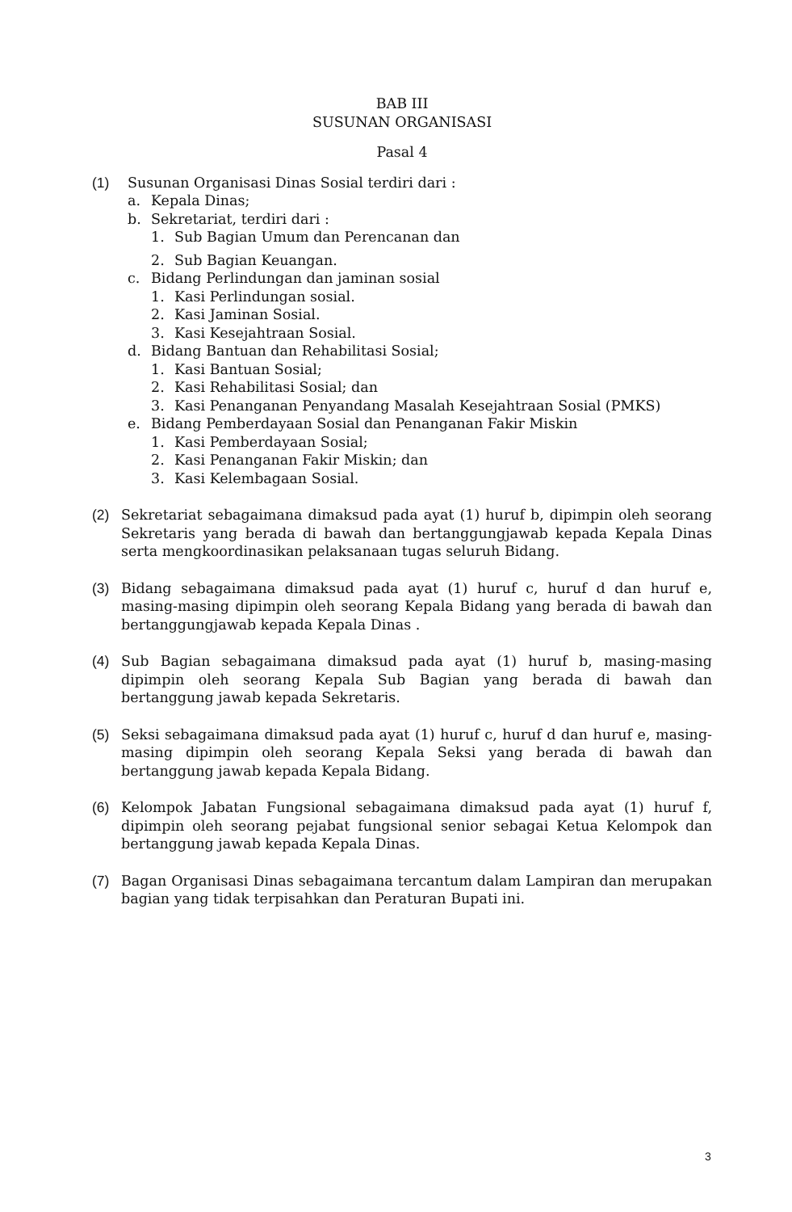BAB III
SUSUNAN ORGANISASI
Pasal 4
(1) Susunan Organisasi Dinas Sosial terdiri dari :
a. Kepala Dinas;
b. Sekretariat, terdiri dari :
1. Sub Bagian Umum dan Perencanan dan
2. Sub Bagian Keuangan.
c. Bidang Perlindungan dan jaminan sosial
1. Kasi Perlindungan sosial.
2. Kasi Jaminan Sosial.
3. Kasi Kesejahtraan Sosial.
d. Bidang Bantuan dan Rehabilitasi Sosial;
1. Kasi Bantuan Sosial;
2. Kasi Rehabilitasi Sosial; dan
3. Kasi Penanganan Penyandang Masalah Kesejahtraan Sosial (PMKS)
e. Bidang Pemberdayaan Sosial dan Penanganan Fakir Miskin
1. Kasi Pemberdayaan Sosial;
2. Kasi Penanganan Fakir Miskin; dan
3. Kasi Kelembagaan Sosial.
(2) Sekretariat sebagaimana dimaksud pada ayat (1) huruf b, dipimpin oleh seorang Sekretaris yang berada di bawah dan bertanggungjawab kepada Kepala Dinas serta mengkoordinasikan pelaksanaan tugas seluruh Bidang.
(3) Bidang sebagaimana dimaksud pada ayat (1) huruf c, huruf d dan huruf e, masing-masing dipimpin oleh seorang Kepala Bidang yang berada di bawah dan bertanggungjawab kepada Kepala Dinas .
(4) Sub Bagian sebagaimana dimaksud pada ayat (1) huruf b, masing-masing dipimpin oleh seorang Kepala Sub Bagian yang berada di bawah dan bertanggung jawab kepada Sekretaris.
(5) Seksi sebagaimana dimaksud pada ayat (1) huruf c, huruf d dan huruf e, masing-masing dipimpin oleh seorang Kepala Seksi yang berada di bawah dan bertanggung jawab kepada Kepala Bidang.
(6) Kelompok Jabatan Fungsional sebagaimana dimaksud pada ayat (1) huruf f, dipimpin oleh seorang pejabat fungsional senior sebagai Ketua Kelompok dan bertanggung jawab kepada Kepala Dinas.
(7) Bagan Organisasi Dinas sebagaimana tercantum dalam Lampiran dan merupakan bagian yang tidak terpisahkan dan Peraturan Bupati ini.
3